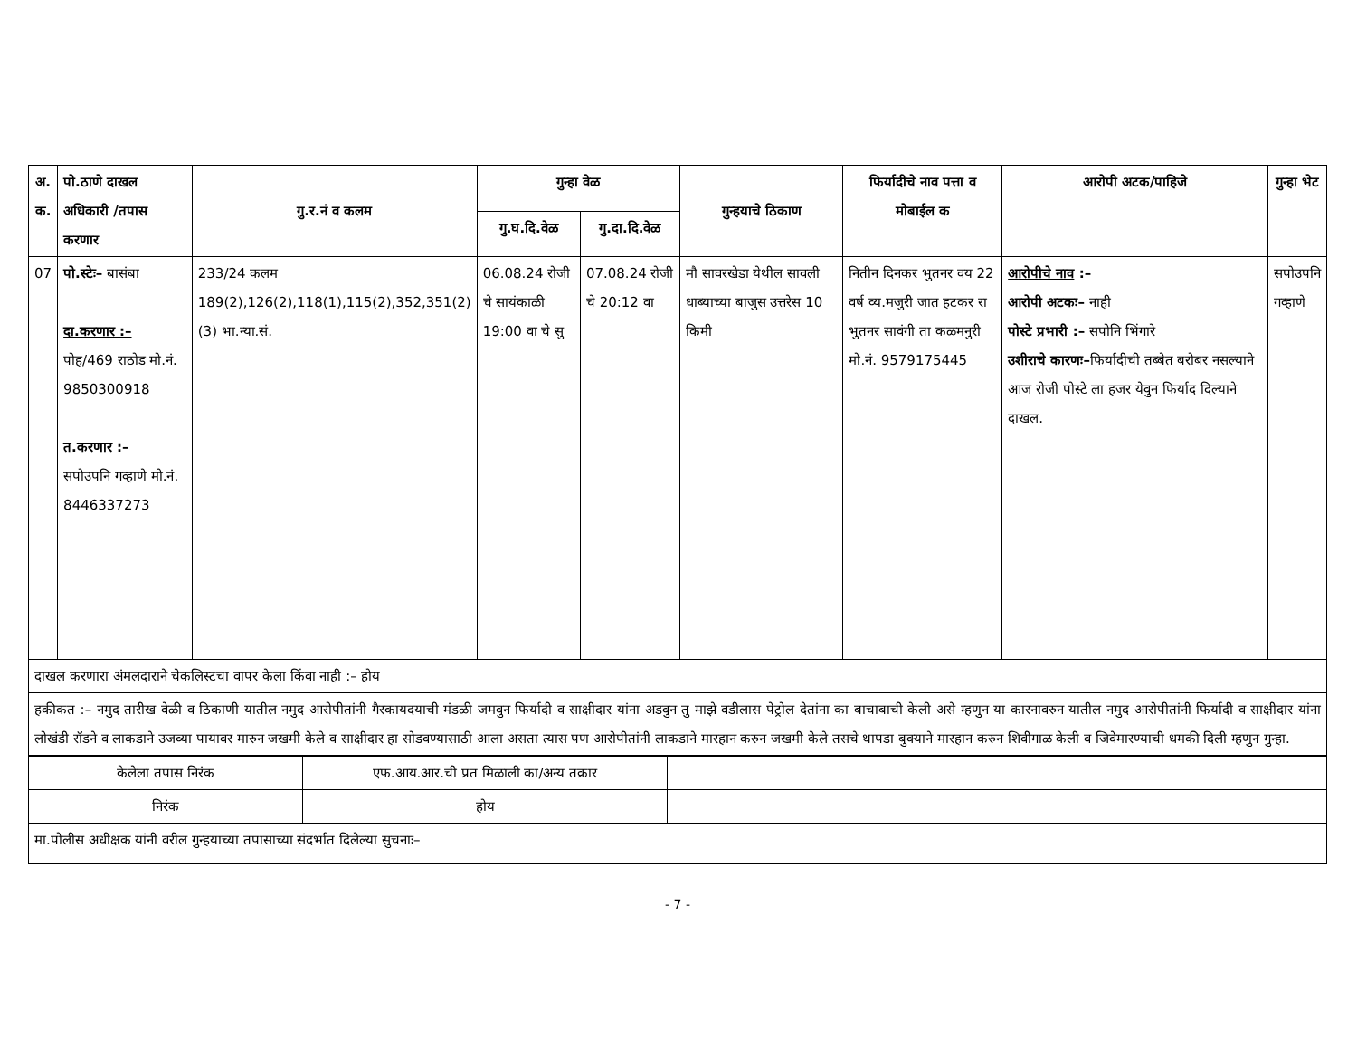| अ. क. | पो.ठाणे दाखल अधिकारी /तपास करणार | गु.र.नं व कलम | गुन्हा वेळ | | गुन्हयाचे ठिकाण | फिर्यादीचे नाव पत्ता व मोबाईल क | आरोपी अटक/पाहिजे | गुन्हा भेट |
| --- | --- | --- | --- | --- | --- | --- | --- | --- |
| | | | गु.घ.दि.वेळ | गु.दा.दि.वेळ | | | | |
| 07 | पो.स्टेः– बासंबा दा.करणार :– पोह/469 राठोड मो.नं. 9850300918 त.करणार :– सपोउपनि गव्हाणे मो.नं. 8446337273 | 233/24 कलम 189(2),126(2),118(1),115(2),352,351(2)(3) भा.न्या.सं. | 06.08.24 रोजी चे सायंकाळी 19:00 वा चे सु | 07.08.24 रोजी चे 20:12 वा | मौ सावरखेडा येथील सावली धाब्याच्या बाजुस उत्तरेस 10 किमी | नितीन दिनकर भुतनर वय 22 वर्ष व्य.मजुरी जात हटकर रा भुतनर सावंगी ता कळमनुरी मो.नं. 9579175445 | आरोपीचे नाव :– आरोपी अटकः– नाही पोस्टे प्रभारी :– सपोनि भिंगारे उशीराचे कारणः– फिर्यादीची तब्बेत बरोबर नसल्याने आज रोजी पोस्टे ला हजर येवुन फिर्याद दिल्याने दाखल. | सपोउपनि गव्हाणे |
| दाखल करणारा अंमलदाराने चेकलिस्टचा वापर केला किंवा नाही :– होय | | | | | | | | |
| हकीकत :– नमुद तारीख वेळी व ठिकाणी यातील नमुद आरोपीतांनी गैरकायदयाची मंडळी जमवुन फिर्यादी व साक्षीदार यांना अडवुन तु माझे वडीलास पेट्रोल देतांना का बाचाबाची केली असे म्हणुन या कारनावरुन यातील नमुद आरोपीतांनी फिर्यादी व साक्षीदार यांना लोखंडी रॉडने व लाकडाने उजव्या पायावर मारुन जखमी केले व साक्षीदार हा सोडवण्यासाठी आला असता त्यास पण आरोपीतांनी लाकडाने मारहान करुन जखमी केले तसचे थापडा बुक्याने मारहान करुन शिवीगाळ केली व जिवेमारण्याची धमकी दिली म्हणुन गुन्हा. | | | | | | | | |
| केलेला तपास निरंक | एफ.आय.आर.ची प्रत मिळाली का/अन्य तक्रार | |
| निरंक | होय | |
| मा.पोलीस अधीक्षक यांनी वरील गुन्हयाच्या तपासाच्या संदर्भात दिलेल्या सुचनाः– | | |
- 7 -